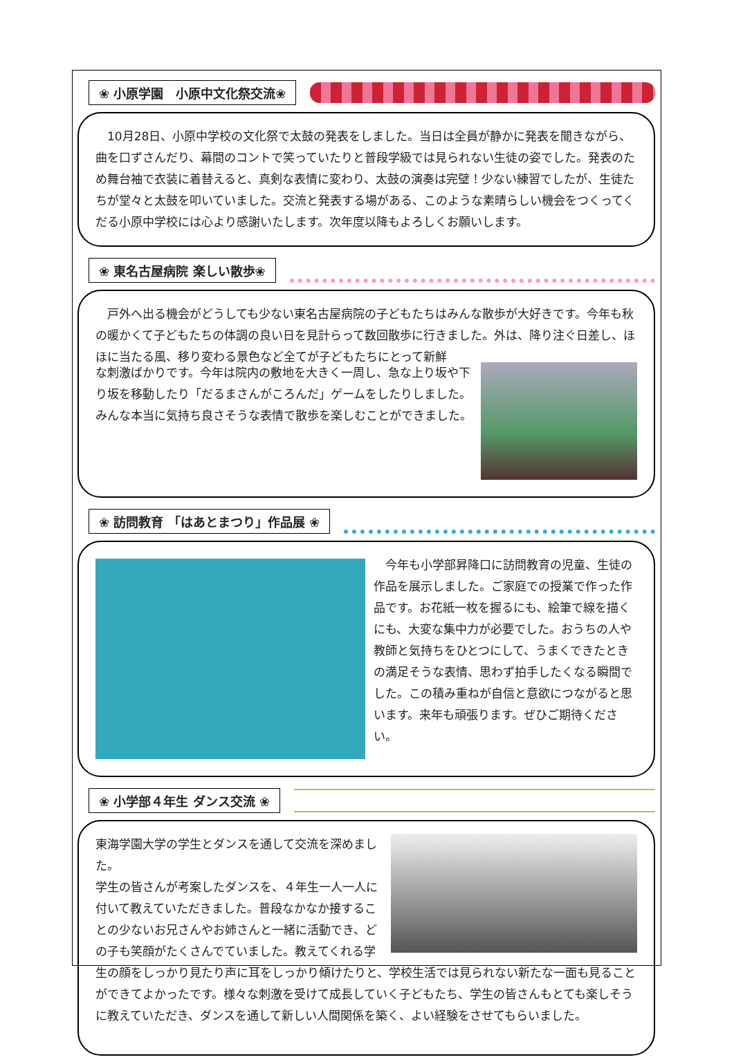❀ 小原学園　小原中文化祭交流❀
　10月28日、小原中学校の文化祭で太鼓の発表をしました。当日は全員が静かに発表を聞きながら、曲を口ずさんだり、幕間のコントで笑っていたりと普段学級では見られない生徒の姿でした。発表のため舞台袖で衣装に着替えると、真剣な表情に変わり、太鼓の演奏は完璧！少ない練習でしたが、生徒たちが堂々と太鼓を叩いていました。交流と発表する場がある、このような素晴らしい機会をつくってくだる小原中学校には心より感謝いたします。次年度以降もよろしくお願いします。
❀ 東名古屋病院 楽しい散歩❀
　戸外へ出る機会がどうしても少ない東名古屋病院の子どもたちはみんな散歩が大好きです。今年も秋の暖かくて子どもたちの体調の良い日を見計らって数回散歩に行きました。外は、降り注ぐ日差し、ほほに当たる風、移り変わる景色など全てが子どもたちにとって新鮮
な刺激ばかりです。今年は院内の敷地を大きく一周し、急な上り坂や下り坂を移動したり「だるまさんがころんだ」ゲームをしたりしました。みんな本当に気持ち良さそうな表情で散歩を楽しむことができました。
❀ 訪問教育 「はあとまつり」作品展 ❀
　今年も小学部昇降口に訪問教育の児童、生徒の作品を展示しました。ご家庭での授業で作った作品です。お花紙一枚を握るにも、絵筆で線を描くにも、大変な集中力が必要でした。おうちの人や教師と気持ちをひとつにして、うまくできたときの満足そうな表情、思わず拍手したくなる瞬間でした。この積み重ねが自信と意欲につながると思います。来年も頑張ります。ぜひご期待ください。
❀ 小学部４年生 ダンス交流 ❀
東海学園大学の学生とダンスを通して交流を深めました。
学生の皆さんが考案したダンスを、４年生一人一人に付いて教えていただきました。普段なかなか接することの少ないお兄さんやお姉さんと一緒に活動でき、どの子も笑顔がたくさんでていました。教えてくれる学生の顔をしっかり見たり声に耳をしっかり傾けたりと、学校生活では見られない新たな一面も見ることができてよかったです。様々な刺激を受けて成長していく子どもたち、学生の皆さんもとても楽しそうに教えていただき、ダンスを通して新しい人間関係を築く、よい経験をさせてもらいました。